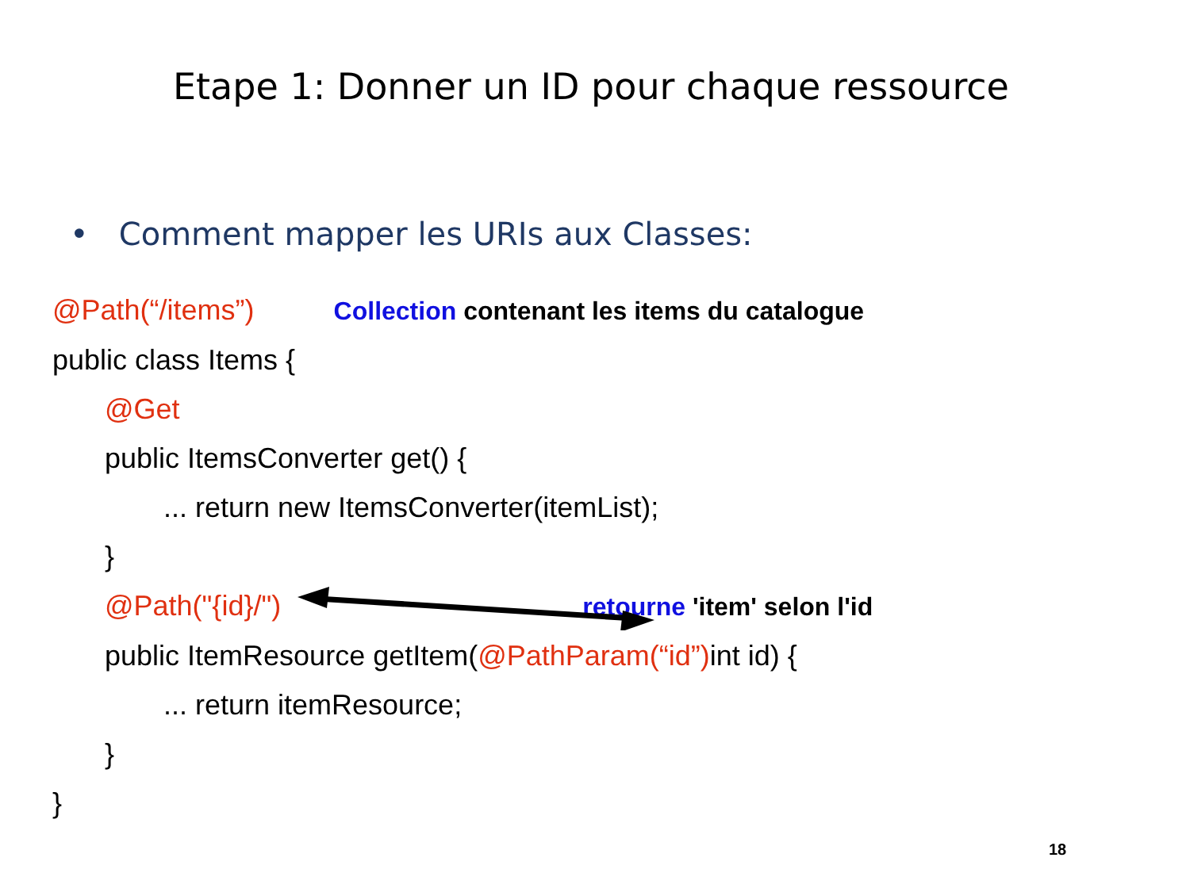Etape 1: Donner un ID pour chaque ressource
• Comment mapper les URIs aux Classes:
@Path(“/items”) Collection contenant les items du catalogue
public class Items {
@Get
public ItemsConverter get() {
... return new ItemsConverter(itemList);
}
@Path("{id}/") retourne 'item' selon l'id
public ItemResource getItem(@PathParam(“id”) int id) {
... return itemResource;
}
}
18